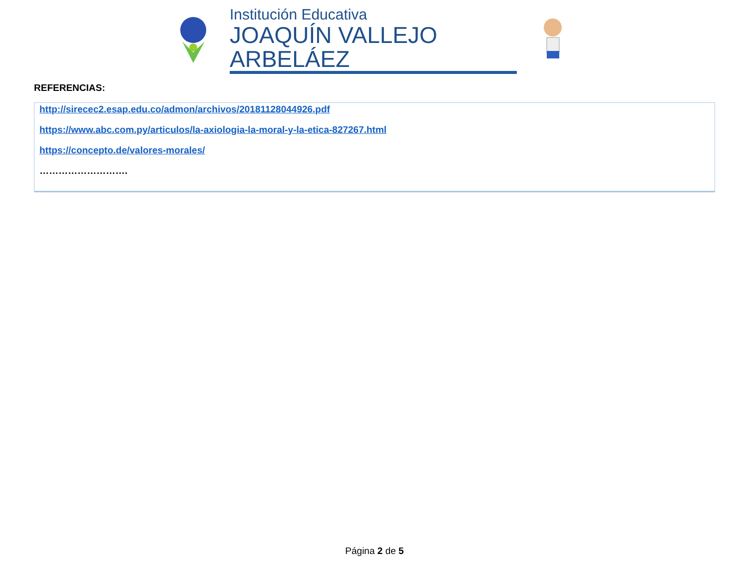Institución Educativa
JOAQUÍN VALLEJO ARBELÁEZ
REFERENCIAS:
http://sirecec2.esap.edu.co/admon/archivos/20181128044926.pdf
https://www.abc.com.py/articulos/la-axiologia-la-moral-y-la-etica-827267.html
https://concepto.de/valores-morales/
……………………….
Página 2 de 5